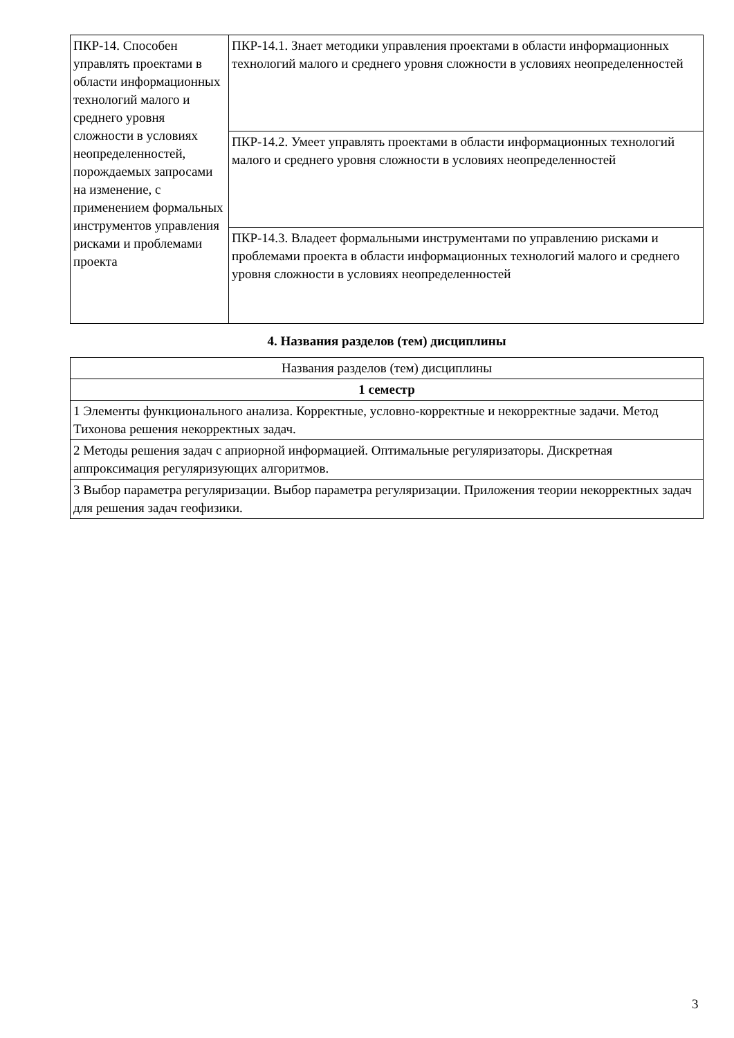| ПКР-14. Способен управлять проектами в области информационных технологий малого и среднего уровня сложности в условиях неопределенностей, порождаемых запросами на изменение, с применением формальных инструментов управления рисками и проблемами проекта | ПКР-14.1. Знает методики управления проектами в области информационных технологий малого и среднего уровня сложности в условиях неопределенностей |
| | ПКР-14.2. Умеет управлять проектами в области информационных технологий малого и среднего уровня сложности в условиях неопределенностей |
| | ПКР-14.3. Владеет формальными инструментами по управлению рисками и проблемами проекта в области информационных технологий малого и среднего уровня сложности в условиях неопределенностей |
4. Названия разделов (тем) дисциплины
| Названия разделов (тем) дисциплины |
| 1 семестр |
| 1 Элементы функционального анализа. Корректные, условно-корректные и некорректные задачи. Метод Тихонова решения некорректных задач. |
| 2 Методы решения задач с априорной информацией. Оптимальные регуляризаторы. Дискретная аппроксимация регуляризующих алгоритмов. |
| 3 Выбор параметра регуляризации. Выбор параметра регуляризации. Приложения теории некорректных задач для решения задач геофизики. |
3